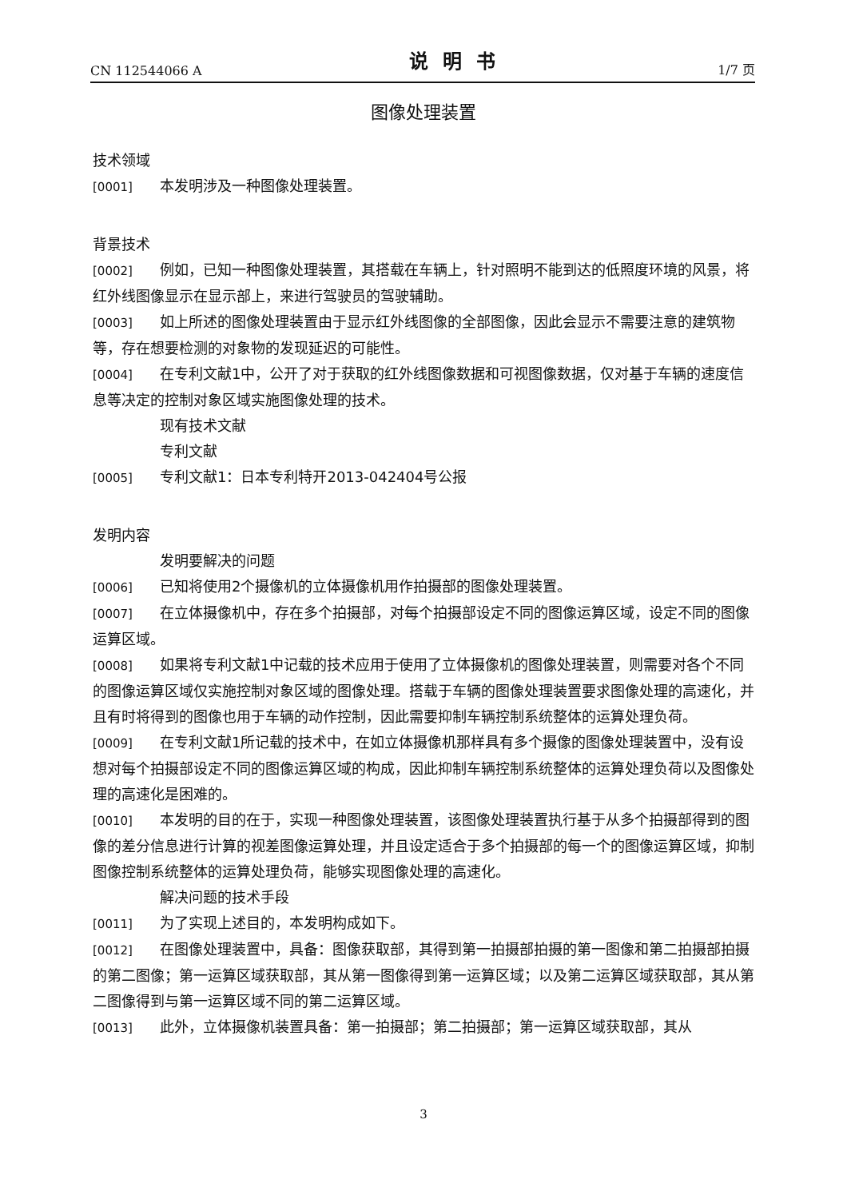CN 112544066 A 说明书 1/7 页
图像处理装置
技术领域
[0001] 本发明涉及一种图像处理装置。
背景技术
[0002] 例如，已知一种图像处理装置，其搭载在车辆上，针对照明不能到达的低照度环境的风景，将红外线图像显示在显示部上，来进行驾驶员的驾驶辅助。
[0003] 如上所述的图像处理装置由于显示红外线图像的全部图像，因此会显示不需要注意的建筑物等，存在想要检测的对象物的发现延迟的可能性。
[0004] 在专利文献1中，公开了对于获取的红外线图像数据和可视图像数据，仅对基于车辆的速度信息等决定的控制对象区域实施图像处理的技术。
现有技术文献
专利文献
[0005] 专利文献1：日本专利特开2013-042404号公报
发明内容
发明要解决的问题
[0006] 已知将使用2个摄像机的立体摄像机用作拍摄部的图像处理装置。
[0007] 在立体摄像机中，存在多个拍摄部，对每个拍摄部设定不同的图像运算区域，设定不同的图像运算区域。
[0008] 如果将专利文献1中记载的技术应用于使用了立体摄像机的图像处理装置，则需要对各个不同的图像运算区域仅实施控制对象区域的图像处理。搭载于车辆的图像处理装置要求图像处理的高速化，并且有时将得到的图像也用于车辆的动作控制，因此需要抑制车辆控制系统整体的运算处理负荷。
[0009] 在专利文献1所记载的技术中，在如立体摄像机那样具有多个摄像的图像处理装置中，没有设想对每个拍摄部设定不同的图像运算区域的构成，因此抑制车辆控制系统整体的运算处理负荷以及图像处理的高速化是困难的。
[0010] 本发明的目的在于，实现一种图像处理装置，该图像处理装置执行基于从多个拍摄部得到的图像的差分信息进行计算的视差图像运算处理，并且设定适合于多个拍摄部的每一个的图像运算区域，抑制图像控制系统整体的运算处理负荷，能够实现图像处理的高速化。
解决问题的技术手段
[0011] 为了实现上述目的，本发明构成如下。
[0012] 在图像处理装置中，具备：图像获取部，其得到第一拍摄部拍摄的第一图像和第二拍摄部拍摄的第二图像；第一运算区域获取部，其从第一图像得到第一运算区域；以及第二运算区域获取部，其从第二图像得到与第一运算区域不同的第二运算区域。
[0013] 此外，立体摄像机装置具备：第一拍摄部；第二拍摄部；第一运算区域获取部，其从
3